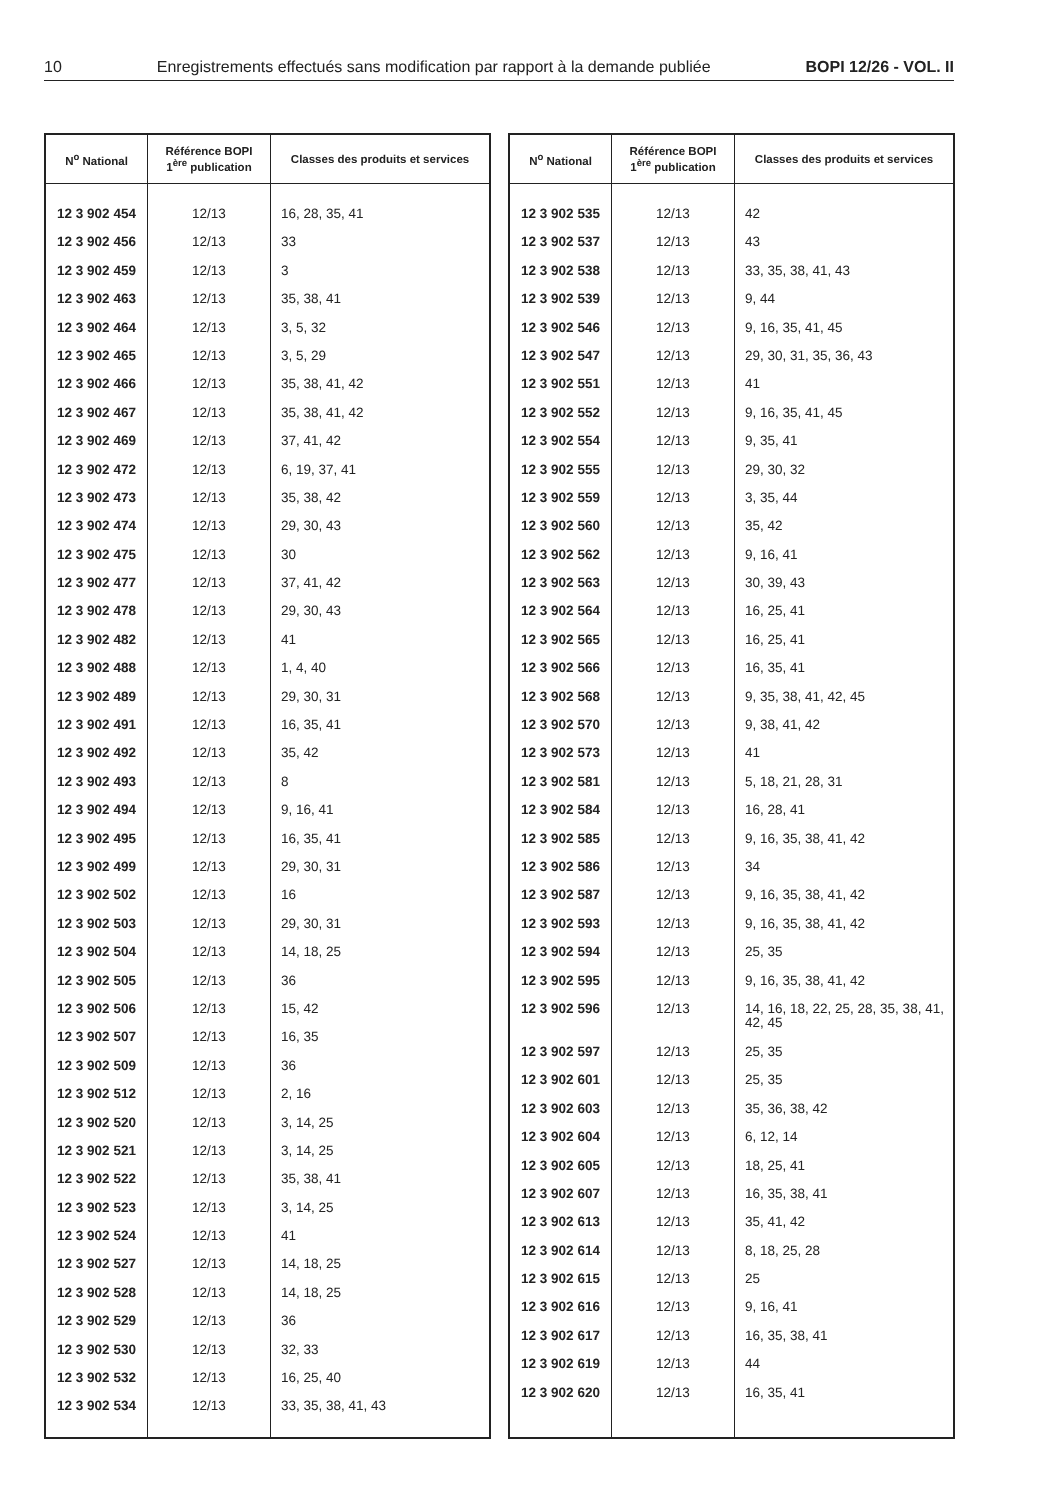10 Enregistrements effectués sans modification par rapport à la demande publiée BOPI 12/26 - VOL. II
| N<sup>o</sup> National | Référence BOPI 1<sup>ère</sup> publication | Classes des produits et services |
| --- | --- | --- |
| 12 3 902 454 | 12/13 | 16, 28, 35, 41 |
| 12 3 902 456 | 12/13 | 33 |
| 12 3 902 459 | 12/13 | 3 |
| 12 3 902 463 | 12/13 | 35, 38, 41 |
| 12 3 902 464 | 12/13 | 3, 5, 32 |
| 12 3 902 465 | 12/13 | 3, 5, 29 |
| 12 3 902 466 | 12/13 | 35, 38, 41, 42 |
| 12 3 902 467 | 12/13 | 35, 38, 41, 42 |
| 12 3 902 469 | 12/13 | 37, 41, 42 |
| 12 3 902 472 | 12/13 | 6, 19, 37, 41 |
| 12 3 902 473 | 12/13 | 35, 38, 42 |
| 12 3 902 474 | 12/13 | 29, 30, 43 |
| 12 3 902 475 | 12/13 | 30 |
| 12 3 902 477 | 12/13 | 37, 41, 42 |
| 12 3 902 478 | 12/13 | 29, 30, 43 |
| 12 3 902 482 | 12/13 | 41 |
| 12 3 902 488 | 12/13 | 1, 4, 40 |
| 12 3 902 489 | 12/13 | 29, 30, 31 |
| 12 3 902 491 | 12/13 | 16, 35, 41 |
| 12 3 902 492 | 12/13 | 35, 42 |
| 12 3 902 493 | 12/13 | 8 |
| 12 3 902 494 | 12/13 | 9, 16, 41 |
| 12 3 902 495 | 12/13 | 16, 35, 41 |
| 12 3 902 499 | 12/13 | 29, 30, 31 |
| 12 3 902 502 | 12/13 | 16 |
| 12 3 902 503 | 12/13 | 29, 30, 31 |
| 12 3 902 504 | 12/13 | 14, 18, 25 |
| 12 3 902 505 | 12/13 | 36 |
| 12 3 902 506 | 12/13 | 15, 42 |
| 12 3 902 507 | 12/13 | 16, 35 |
| 12 3 902 509 | 12/13 | 36 |
| 12 3 902 512 | 12/13 | 2, 16 |
| 12 3 902 520 | 12/13 | 3, 14, 25 |
| 12 3 902 521 | 12/13 | 3, 14, 25 |
| 12 3 902 522 | 12/13 | 35, 38, 41 |
| 12 3 902 523 | 12/13 | 3, 14, 25 |
| 12 3 902 524 | 12/13 | 41 |
| 12 3 902 527 | 12/13 | 14, 18, 25 |
| 12 3 902 528 | 12/13 | 14, 18, 25 |
| 12 3 902 529 | 12/13 | 36 |
| 12 3 902 530 | 12/13 | 32, 33 |
| 12 3 902 532 | 12/13 | 16, 25, 40 |
| 12 3 902 534 | 12/13 | 33, 35, 38, 41, 43 |
| N<sup>o</sup> National | Référence BOPI 1<sup>ère</sup> publication | Classes des produits et services |
| --- | --- | --- |
| 12 3 902 535 | 12/13 | 42 |
| 12 3 902 537 | 12/13 | 43 |
| 12 3 902 538 | 12/13 | 33, 35, 38, 41, 43 |
| 12 3 902 539 | 12/13 | 9, 44 |
| 12 3 902 546 | 12/13 | 9, 16, 35, 41, 45 |
| 12 3 902 547 | 12/13 | 29, 30, 31, 35, 36, 43 |
| 12 3 902 551 | 12/13 | 41 |
| 12 3 902 552 | 12/13 | 9, 16, 35, 41, 45 |
| 12 3 902 554 | 12/13 | 9, 35, 41 |
| 12 3 902 555 | 12/13 | 29, 30, 32 |
| 12 3 902 559 | 12/13 | 3, 35, 44 |
| 12 3 902 560 | 12/13 | 35, 42 |
| 12 3 902 562 | 12/13 | 9, 16, 41 |
| 12 3 902 563 | 12/13 | 30, 39, 43 |
| 12 3 902 564 | 12/13 | 16, 25, 41 |
| 12 3 902 565 | 12/13 | 16, 25, 41 |
| 12 3 902 566 | 12/13 | 16, 35, 41 |
| 12 3 902 568 | 12/13 | 9, 35, 38, 41, 42, 45 |
| 12 3 902 570 | 12/13 | 9, 38, 41, 42 |
| 12 3 902 573 | 12/13 | 41 |
| 12 3 902 581 | 12/13 | 5, 18, 21, 28, 31 |
| 12 3 902 584 | 12/13 | 16, 28, 41 |
| 12 3 902 585 | 12/13 | 9, 16, 35, 38, 41, 42 |
| 12 3 902 586 | 12/13 | 34 |
| 12 3 902 587 | 12/13 | 9, 16, 35, 38, 41, 42 |
| 12 3 902 593 | 12/13 | 9, 16, 35, 38, 41, 42 |
| 12 3 902 594 | 12/13 | 25, 35 |
| 12 3 902 595 | 12/13 | 9, 16, 35, 38, 41, 42 |
| 12 3 902 596 | 12/13 | 14, 16, 18, 22, 25, 28, 35, 38, 41, 42, 45 |
| 12 3 902 597 | 12/13 | 25, 35 |
| 12 3 902 601 | 12/13 | 25, 35 |
| 12 3 902 603 | 12/13 | 35, 36, 38, 42 |
| 12 3 902 604 | 12/13 | 6, 12, 14 |
| 12 3 902 605 | 12/13 | 18, 25, 41 |
| 12 3 902 607 | 12/13 | 16, 35, 38, 41 |
| 12 3 902 613 | 12/13 | 35, 41, 42 |
| 12 3 902 614 | 12/13 | 8, 18, 25, 28 |
| 12 3 902 615 | 12/13 | 25 |
| 12 3 902 616 | 12/13 | 9, 16, 41 |
| 12 3 902 617 | 12/13 | 16, 35, 38, 41 |
| 12 3 902 619 | 12/13 | 44 |
| 12 3 902 620 | 12/13 | 16, 35, 41 |